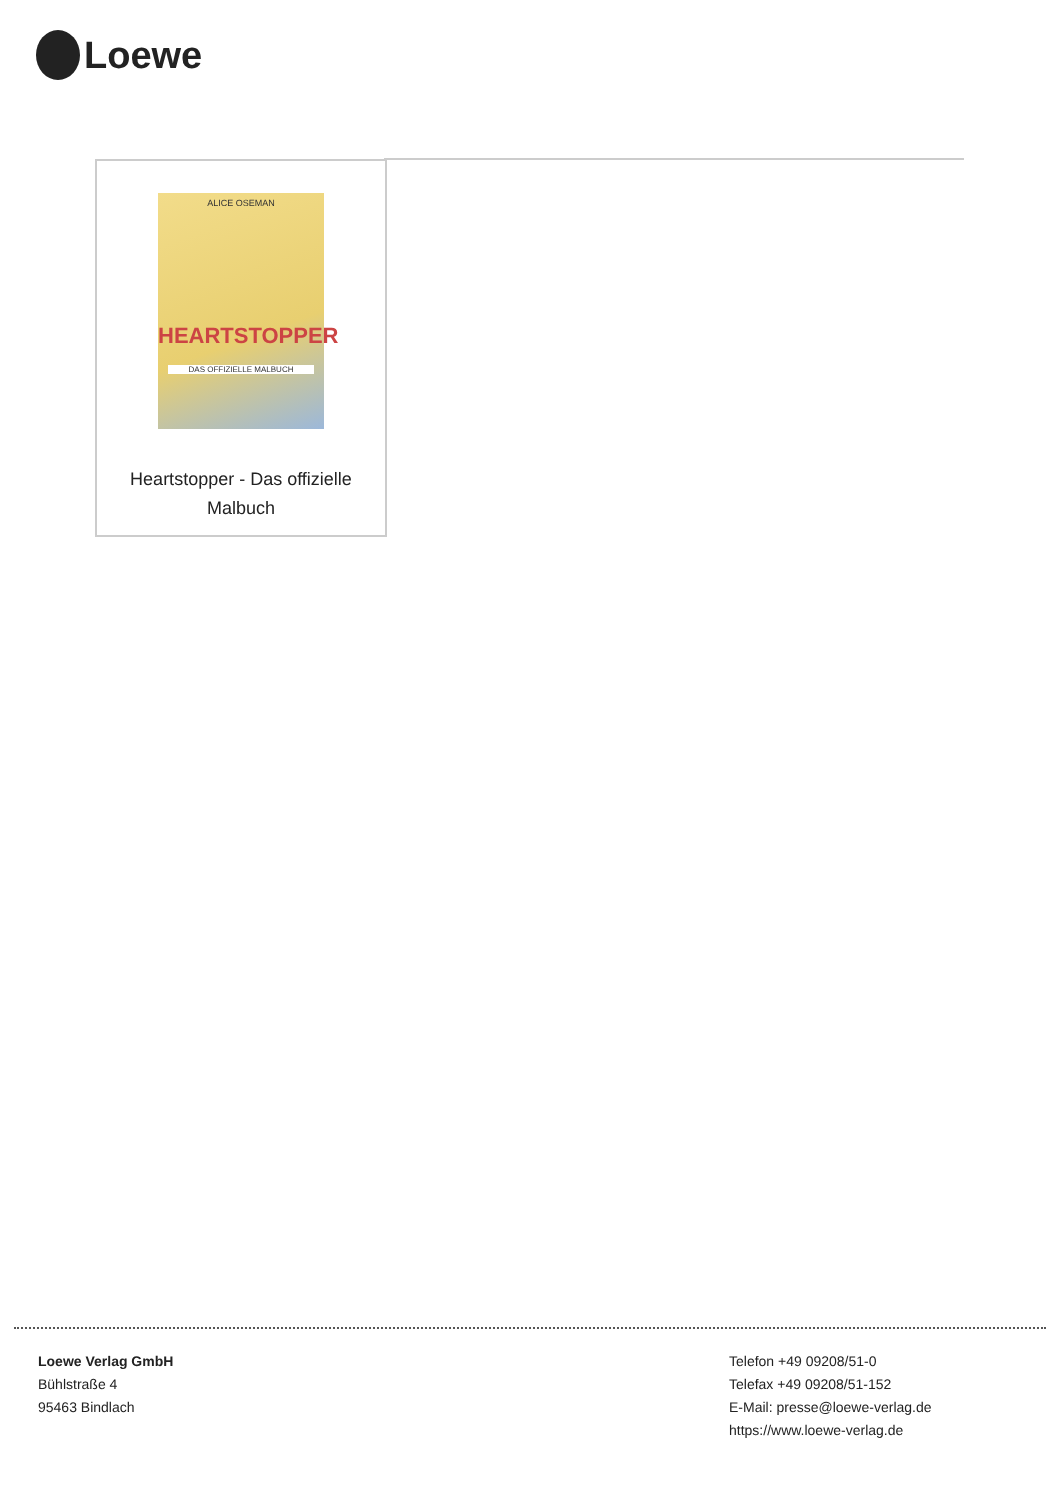Loewe
ALICE OSEMAN
HEARTSTOPPER
DAS OFFIZIELLE MALBUCH
Heartstopper - Das offizielle
Malbuch
Loewe Verlag GmbH
Bühlstraße 4
95463 Bindlach
Telefon +49 09208/51-0
Telefax +49 09208/51-152
E-Mail: presse@loewe-verlag.de
https://www.loewe-verlag.de